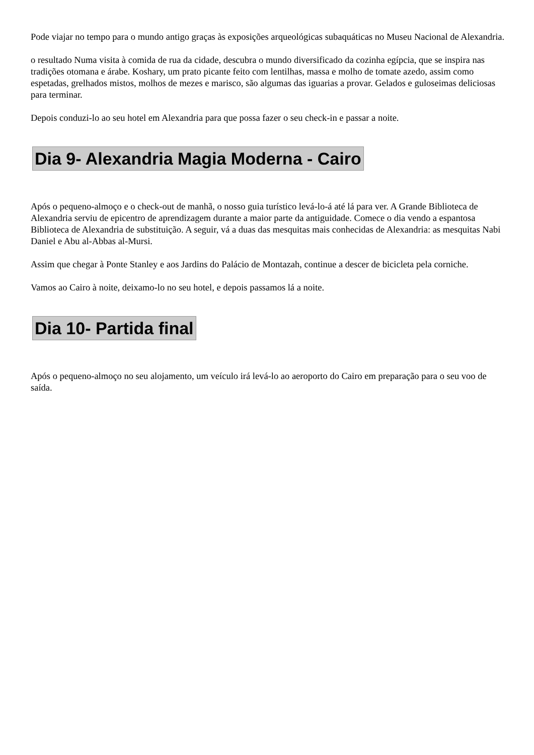Pode viajar no tempo para o mundo antigo graças às exposições arqueológicas subaquáticas no Museu Nacional de Alexandria.
o resultado Numa visita à comida de rua da cidade, descubra o mundo diversificado da cozinha egípcia, que se inspira nas tradições otomana e árabe. Koshary, um prato picante feito com lentilhas, massa e molho de tomate azedo, assim como espetadas, grelhados mistos, molhos de mezes e marisco, são algumas das iguarias a provar. Gelados e guloseimas deliciosas para terminar.
Depois conduzi-lo ao seu hotel em Alexandria para que possa fazer o seu check-in e passar a noite.
Dia 9- Alexandria Magia Moderna - Cairo
Após o pequeno-almoço e o check-out de manhã, o nosso guia turístico levá-lo-á até lá para ver. A Grande Biblioteca de Alexandria serviu de epicentro de aprendizagem durante a maior parte da antiguidade. Comece o dia vendo a espantosa Biblioteca de Alexandria de substituição. A seguir, vá a duas das mesquitas mais conhecidas de Alexandria: as mesquitas Nabi Daniel e Abu al-Abbas al-Mursi.
Assim que chegar à Ponte Stanley e aos Jardins do Palácio de Montazah, continue a descer de bicicleta pela corniche.
Vamos ao Cairo à noite, deixamo-lo no seu hotel, e depois passamos lá a noite.
Dia 10- Partida final
Após o pequeno-almoço no seu alojamento, um veículo irá levá-lo ao aeroporto do Cairo em preparação para o seu voo de saída.